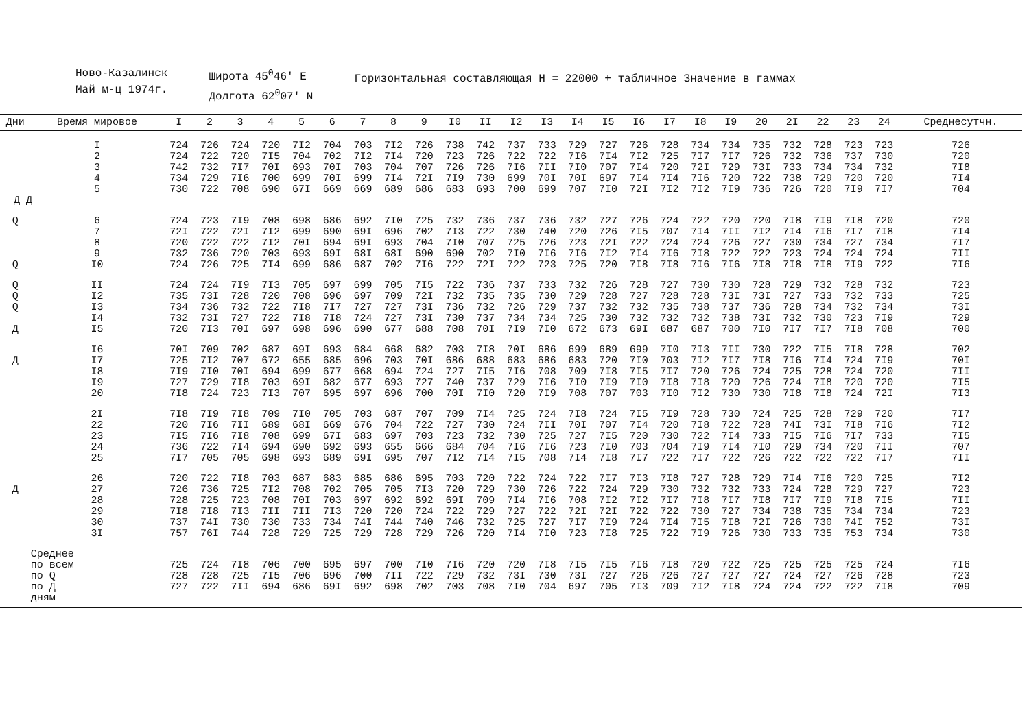Ново-Казалинск
Май м-ц 1974г.
Широта 45<sup>0</sup>46' E
Долгота 62<sup>0</sup>07' N
Горизонтальная составляющая H = 22000 + табличное Значение в гаммах
| Дни | Время мировое | I | 2 | 3 | 4 | 5 | 6 | 7 | 8 | 9 | I0 | II | I2 | I3 | I4 | I5 | I6 | I7 | I8 | I9 | 20 | 2I | 22 | 23 | 24 | Среднесутчн. |
| --- | --- | --- | --- | --- | --- | --- | --- | --- | --- | --- | --- | --- | --- | --- | --- | --- | --- | --- | --- | --- | --- | --- | --- | --- | --- | --- |
| | I 2 3 4 5 | 724 724 742 734 730 | 726 722 732 729 722 | 724 720 7I7 7I6 708 | 720 7I5 70I 700 690 | 7I2 704 693 699 67I | 704 702 70I 70I 669 | 703 7I2 703 699 669 | 7I2 7I4 704 7I4 689 | 726 720 707 72I 686 | 738 723 726 7I9 683 | 742 726 726 730 693 | 737 722 7I6 699 700 | 733 722 7II 70I 699 | 729 7I6 7I0 70I 707 | 727 7I4 707 697 7I0 | 726 7I2 7I4 7I4 72I | 728 725 720 7I4 7I2 | 734 7I7 72I 7I6 7I2 | 734 7I7 729 720 7I9 | 735 726 73I 722 736 | 732 732 733 738 726 | 728 736 734 729 720 | 723 737 734 720 7I9 | 723 730 732 720 7I7 | 726 720 7I8 7I4 704 |
| Д Д | | | | | | | | | | | | | | | | | | | | | | | | | | |
| Q Q | 6 7 8 9 I0 | 724 72I 720 732 724 | 723 722 722 736 726 | 7I9 72I 722 720 725 | 708 7I2 7I2 703 7I4 | 698 699 70I 693 699 | 686 690 694 69I 686 | 692 69I 69I 68I 687 | 7I0 696 693 68I 702 | 725 702 704 690 7I6 | 732 7I3 7I0 690 722 | 736 722 707 702 72I | 737 730 725 7I0 722 | 736 740 726 7I6 723 | 732 720 723 7I6 725 | 727 726 72I 7I2 720 | 726 7I5 722 7I4 7I8 | 724 707 724 7I6 7I8 | 722 7I4 724 7I8 7I6 | 720 7II 726 722 7I6 | 720 7I2 727 722 7I8 | 7I8 7I4 730 723 7I8 | 7I9 7I6 734 724 7I8 | 7I8 7I7 727 724 7I9 | 720 7I8 734 724 722 | 720 7I4 7I7 7II 7I6 |
| Q Q Q Д | II I2 I3 I4 I5 | 724 735 734 732 720 | 724 73I 736 73I 7I3 | 7I9 728 732 727 70I | 7I3 720 722 722 697 | 705 708 7I8 7I8 698 | 697 696 7I7 7I8 696 | 699 697 727 724 690 | 705 709 727 727 677 | 7I5 72I 73I 73I 688 | 722 732 736 730 708 | 736 735 732 737 70I | 737 735 726 734 7I9 | 733 730 729 734 7I0 | 732 729 737 725 672 | 726 728 732 730 673 | 728 727 732 732 69I | 727 728 735 732 687 | 730 728 738 732 687 | 730 73I 737 738 700 | 728 73I 736 73I 7I0 | 729 727 728 732 7I7 | 732 733 734 730 7I7 | 728 732 732 723 7I8 | 732 733 734 7I9 708 | 723 725 73I 729 700 |
| Д | I6 I7 I8 I9 20 | 70I 725 7I9 727 7I8 | 709 7I2 7I0 729 724 | 702 707 70I 7I8 723 | 687 672 694 703 7I3 | 69I 655 699 69I 707 | 693 685 677 682 695 | 684 696 668 677 697 | 668 703 694 693 696 | 682 70I 724 727 700 | 703 686 727 740 70I | 7I8 688 7I5 737 7I0 | 70I 683 7I6 729 720 | 686 686 708 7I6 7I9 | 699 683 709 7I0 708 | 689 720 7I8 7I9 707 | 699 7I0 7I5 7I0 703 | 7I0 703 7I7 7I8 7I0 | 7I3 7I2 720 7I8 7I2 | 7II 7I7 726 720 730 | 730 7I8 724 726 730 | 722 7I6 725 724 7I8 | 7I5 7I4 728 7I8 7I8 | 7I8 724 724 720 724 | 728 7I9 720 720 72I | 702 70I 7II 7I5 7I3 |
| | 2I 22 23 24 25 | 7I8 720 7I5 736 7I7 | 7I9 7I6 7I6 722 705 | 7I8 7II 7I8 7I4 705 | 709 689 708 694 698 | 7I0 68I 699 690 693 | 705 669 67I 692 689 | 703 676 683 693 69I | 687 704 697 655 695 | 707 722 703 666 707 | 709 727 723 684 7I2 | 7I4 730 732 704 7I4 | 725 724 730 7I6 7I5 | 724 7II 725 7I6 708 | 7I8 70I 727 723 7I4 | 724 707 7I5 7I0 7I8 | 7I5 7I4 720 703 7I7 | 7I9 720 730 704 722 | 728 7I8 722 7I9 7I7 | 730 722 7I4 7I4 722 | 724 728 733 7I0 726 | 725 74I 7I5 729 722 | 728 73I 7I6 734 722 | 729 7I8 7I7 720 722 | 720 7I6 733 7II 7I7 | 7I7 7I2 7I5 707 7II |
| Д | 26 27 28 29 30 3I | 720 726 728 7I8 737 757 | 722 736 725 7I8 74I 76I | 7I8 725 723 7I3 730 744 | 703 7I2 708 7II 730 728 | 687 708 70I 7II 733 729 | 683 702 703 7I3 734 725 | 685 705 697 720 74I 729 | 686 705 692 720 744 728 | 695 7I3 692 724 740 729 | 703 720 69I 722 746 726 | 720 729 709 729 732 720 | 722 730 7I4 727 725 7I4 | 724 726 7I6 722 727 7I0 | 722 722 708 72I 7I7 723 | 7I7 724 7I2 72I 7I9 7I8 | 7I3 729 7I2 722 724 725 | 7I8 730 7I7 722 7I4 722 | 727 732 7I8 730 7I5 7I9 | 728 732 7I7 727 7I8 726 | 729 733 7I8 734 72I 730 | 7I4 724 7I7 738 726 733 | 7I6 728 7I9 735 730 735 | 720 729 7I8 734 74I 753 | 725 727 7I5 734 752 734 | 7I2 723 7II 723 73I 730 |
| | Среднее по всем по Q по Д дням | 725 728 727 | 724 728 722 | 7I8 725 7II | 706 7I5 694 | 700 706 686 | 695 696 69I | 697 700 692 | 700 7II 698 | 7I0 722 702 | 7I6 729 703 | 720 732 708 | 720 73I 7I0 | 7I8 730 704 | 7I5 73I 697 | 7I5 727 705 | 7I6 726 7I3 | 7I8 726 709 | 720 727 7I2 | 722 727 7I8 | 725 727 724 | 725 724 724 | 725 727 722 | 725 726 722 | 724 728 7I8 | 7I6 723 709 |